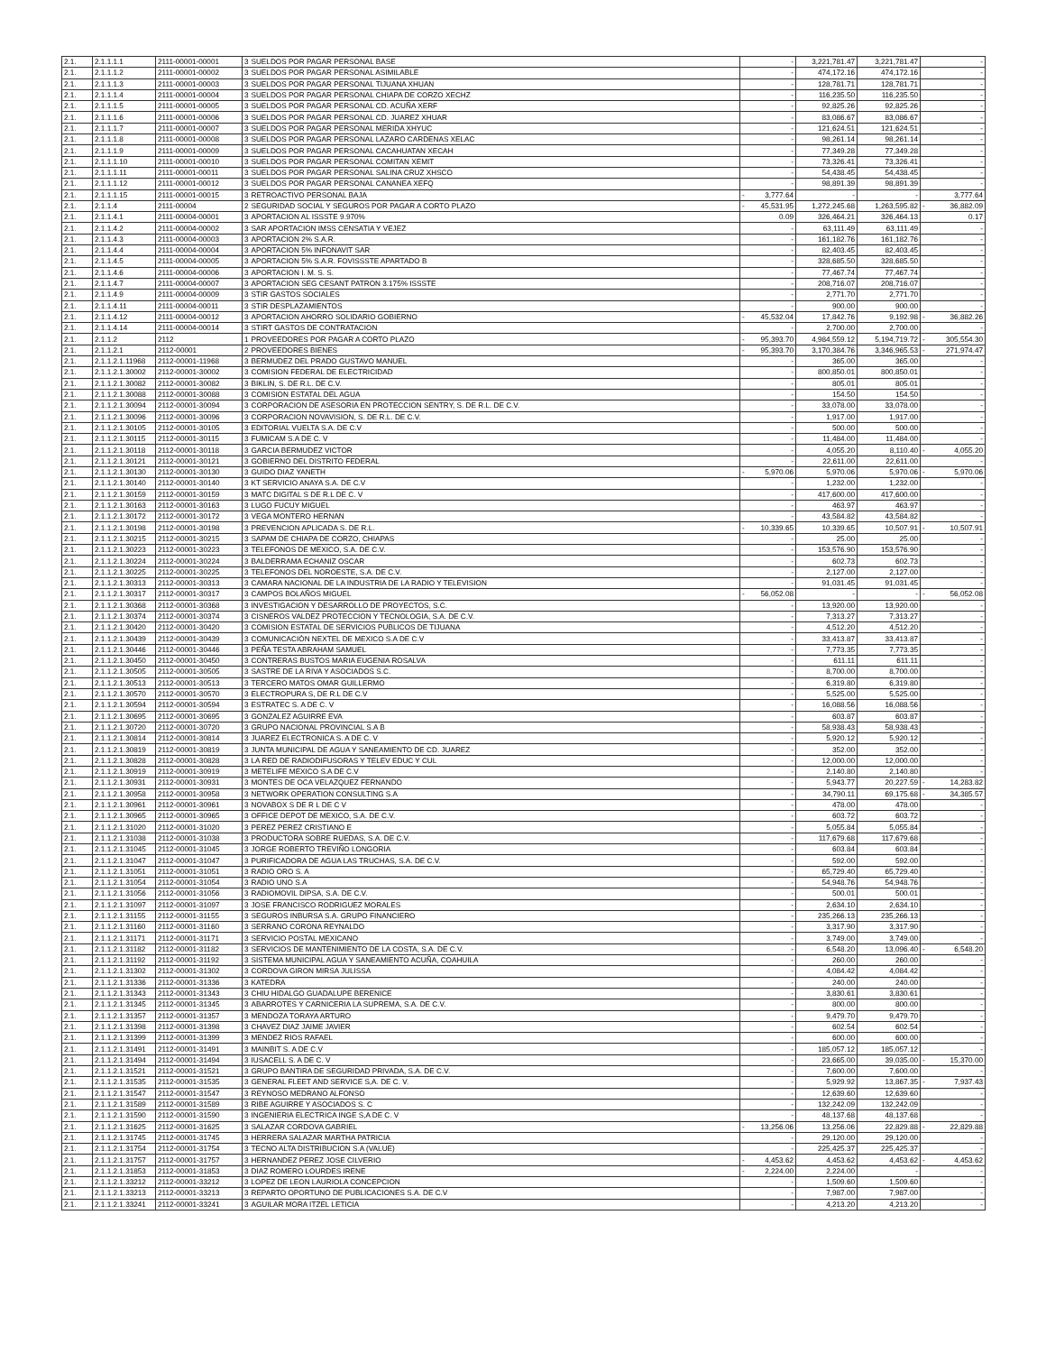| 2.1. | 2.1.1.1.1 | 2111-00001-00001 | 3 | SUELDOS POR PAGAR PERSONAL BASE | - | 3,221,781.47 | 3,221,781.47 | - |
| 2.1. | 2.1.1.1.2 | 2111-00001-00002 | 3 | SUELDOS POR PAGAR PERSONAL ASIMILABLE | - | 474,172.16 | 474,172.16 | - |
| 2.1. | 2.1.1.1.3 | 2111-00001-00003 | 3 | SUELDOS POR PAGAR PERSONAL TIJUANA XHUAN | - | 128,781.71 | 128,781.71 | - |
| 2.1. | 2.1.1.1.4 | 2111-00001-00004 | 3 | SUELDOS POR PAGAR PERSONAL CHIAPA DE CORZO XECHZ | - | 116,235.50 | 116,235.50 | - |
| 2.1. | 2.1.1.1.5 | 2111-00001-00005 | 3 | SUELDOS POR PAGAR PERSONAL CD. ACUÑA XERF | - | 92,825.26 | 92,825.26 | - |
| 2.1. | 2.1.1.1.6 | 2111-00001-00006 | 3 | SUELDOS POR PAGAR PERSONAL CD. JUAREZ XHUAR | - | 83,086.67 | 83,086.67 | - |
| 2.1. | 2.1.1.1.7 | 2111-00001-00007 | 3 | SUELDOS POR PAGAR PERSONAL MERIDA XHYUC | - | 121,624.51 | 121,624.51 | - |
| 2.1. | 2.1.1.1.8 | 2111-00001-00008 | 3 | SUELDOS POR PAGAR PERSONAL LAZARO CARDENAS XELAC | - | 98,261.14 | 98,261.14 | - |
| 2.1. | 2.1.1.1.9 | 2111-00001-00009 | 3 | SUELDOS POR PAGAR PERSONAL CACAHUATAN XECAH | - | 77,349.28 | 77,349.28 | - |
| 2.1. | 2.1.1.1.10 | 2111-00001-00010 | 3 | SUELDOS POR PAGAR PERSONAL COMITAN XEMIT | - | 73,326.41 | 73,326.41 | - |
| 2.1. | 2.1.1.1.11 | 2111-00001-00011 | 3 | SUELDOS POR PAGAR PERSONAL SALINA CRUZ XHSCO | - | 54,438.45 | 54,438.45 | - |
| 2.1. | 2.1.1.1.12 | 2111-00001-00012 | 3 | SUELDOS POR PAGAR PERSONAL CANANEA XEFQ | - | 98,891.39 | 98,891.39 | - |
| 2.1. | 2.1.1.1.15 | 2111-00001-00015 | 3 | RETROACTIVO PERSONAL BAJA | - 3,777.64 | - | - | 3,777.64 |
| 2.1. | 2.1.1.4 | 2111-00004 | 2 | SEGURIDAD SOCIAL Y SEGUROS POR PAGAR A CORTO PLAZO | - 45,531.95 | 1,272,245.68 | 1,263,595.82 | - 36,882.09 |
| 2.1. | 2.1.1.4.1 | 2111-00004-00001 | 3 | APORTACION AL ISSSTE 9.970% | 0.09 | 326,464.21 | 326,464.13 | 0.17 |
| 2.1. | 2.1.1.4.2 | 2111-00004-00002 | 3 | SAR APORTACION IMSS CENSATIA Y VEJEZ | - | 63,111.49 | 63,111.49 | - |
| 2.1. | 2.1.1.4.3 | 2111-00004-00003 | 3 | APORTACION 2% S.A.R. | - | 161,182.76 | 161,182.76 | - |
| 2.1. | 2.1.1.4.4 | 2111-00004-00004 | 3 | APORTACION 5% INFONAVIT SAR | - | 82,403.45 | 82,403.45 | - |
| 2.1. | 2.1.1.4.5 | 2111-00004-00005 | 3 | APORTACION 5% S.A.R. FOVISSSTE APARTADO B | - | 328,685.50 | 328,685.50 | - |
| 2.1. | 2.1.1.4.6 | 2111-00004-00006 | 3 | APORTACION I. M. S. S. | - | 77,467.74 | 77,467.74 | - |
| 2.1. | 2.1.1.4.7 | 2111-00004-00007 | 3 | APORTACION SEG CESANT PATRON 3.175% ISSSTE | - | 208,716.07 | 208,716.07 | - |
| 2.1. | 2.1.1.4.9 | 2111-00004-00009 | 3 | STIR GASTOS SOCIALES | - | 2,771.70 | 2,771.70 | - |
| 2.1. | 2.1.1.4.11 | 2111-00004-00011 | 3 | STIR DESPLAZAMIENTOS | - | 900.00 | 900.00 | - |
| 2.1. | 2.1.1.4.12 | 2111-00004-00012 | 3 | APORTACION AHORRO SOLIDARIO GOBIERNO | - 45,532.04 | 17,842.76 | 9,192.98 | - 36,882.26 |
| 2.1. | 2.1.1.4.14 | 2111-00004-00014 | 3 | STIRT GASTOS DE CONTRATACION | - | 2,700.00 | 2,700.00 | - |
| 2.1. | 2.1.1.2 | 2112 | 1 | PROVEEDORES POR PAGAR A CORTO PLAZO | - 95,393.70 | 4,984,559.12 | 5,194,719.72 | - 305,554.30 |
| 2.1. | 2.1.1.2.1 | 2112-00001 | 2 | PROVEEDORES BIENES | - 95,393.70 | 3,170,384.76 | 3,346,965.53 | - 271,974.47 |
| 2.1. | 2.1.1.2.1.11968 | 2112-00001-11968 | 3 | BERMUDEZ DEL PRADO GUSTAVO MANUEL | - | 365.00 | 365.00 | - |
| 2.1. | 2.1.1.2.1.30002 | 2112-00001-30002 | 3 | COMISION FEDERAL DE ELECTRICIDAD | - | 800,850.01 | 800,850.01 | - |
| 2.1. | 2.1.1.2.1.30082 | 2112-00001-30082 | 3 | BIKLIN, S. DE R.L. DE C.V. | - | 805.01 | 805.01 | - |
| 2.1. | 2.1.1.2.1.30088 | 2112-00001-30088 | 3 | COMISION ESTATAL DEL AGUA | - | 154.50 | 154.50 | - |
| 2.1. | 2.1.1.2.1.30094 | 2112-00001-30094 | 3 | CORPORACION DE ASESORIA EN PROTECCION SENTRY, S. DE R.L. DE C.V. | - | 33,078.00 | 33,078.00 | - |
| 2.1. | 2.1.1.2.1.30096 | 2112-00001-30096 | 3 | CORPORACION NOVAVISION, S. DE R.L. DE C.V. | - | 1,917.00 | 1,917.00 | - |
| 2.1. | 2.1.1.2.1.30105 | 2112-00001-30105 | 3 | EDITORIAL VUELTA S.A. DE C.V | - | 500.00 | 500.00 | - |
| 2.1. | 2.1.1.2.1.30115 | 2112-00001-30115 | 3 | FUMICAM S.A DE C. V | - | 11,484.00 | 11,484.00 | - |
| 2.1. | 2.1.1.2.1.30118 | 2112-00001-30118 | 3 | GARCIA BERMUDEZ VICTOR | - | 4,055.20 | 8,110.40 | - 4,055.20 |
| 2.1. | 2.1.1.2.1.30121 | 2112-00001-30121 | 3 | GOBIERNO DEL DISTRITO FEDERAL | - | 22,611.00 | 22,611.00 | - |
| 2.1. | 2.1.1.2.1.30130 | 2112-00001-30130 | 3 | GUIDO DIAZ YANETH | - 5,970.06 | 5,970.06 | 5,970.06 | - 5,970.06 |
| 2.1. | 2.1.1.2.1.30140 | 2112-00001-30140 | 3 | KT SERVICIO ANAYA S.A. DE C.V | - | 1,232.00 | 1,232.00 | - |
| 2.1. | 2.1.1.2.1.30159 | 2112-00001-30159 | 3 | MATC DIGITAL S DE R.L DE C. V | - | 417,600.00 | 417,600.00 | - |
| 2.1. | 2.1.1.2.1.30163 | 2112-00001-30163 | 3 | LUGO FUCUY MIGUEL | - | 463.97 | 463.97 | - |
| 2.1. | 2.1.1.2.1.30172 | 2112-00001-30172 | 3 | VEGA MONTERO HERNAN | - | 43,584.82 | 43,584.82 | - |
| 2.1. | 2.1.1.2.1.30198 | 2112-00001-30198 | 3 | PREVENCION APLICADA S. DE R.L. | - 10,339.65 | 10,339.65 | 10,507.91 | - 10,507.91 |
| 2.1. | 2.1.1.2.1.30215 | 2112-00001-30215 | 3 | SAPAM DE CHIAPA DE CORZO, CHIAPAS | - | 25.00 | 25.00 | - |
| 2.1. | 2.1.1.2.1.30223 | 2112-00001-30223 | 3 | TELEFONOS DE MEXICO, S.A. DE C.V. | - | 153,576.90 | 153,576.90 | - |
| 2.1. | 2.1.1.2.1.30224 | 2112-00001-30224 | 3 | BALDERRAMA ECHANIZ OSCAR | - | 602.73 | 602.73 | - |
| 2.1. | 2.1.1.2.1.30225 | 2112-00001-30225 | 3 | TELEFONOS DEL NOROESTE, S.A. DE C.V. | - | 2,127.00 | 2,127.00 | - |
| 2.1. | 2.1.1.2.1.30313 | 2112-00001-30313 | 3 | CAMARA NACIONAL DE LA INDUSTRIA DE LA RADIO Y TELEVISION | - | 91,031.45 | 91,031.45 | - |
| 2.1. | 2.1.1.2.1.30317 | 2112-00001-30317 | 3 | CAMPOS BOLAÑOS MIGUEL | - 56,052.08 | - | - | - 56,052.08 |
| 2.1. | 2.1.1.2.1.30368 | 2112-00001-30368 | 3 | INVESTIGACION Y DESARROLLO DE PROYECTOS, S.C. | - | 13,920.00 | 13,920.00 | - |
| 2.1. | 2.1.1.2.1.30374 | 2112-00001-30374 | 3 | CISNEROS VALDEZ PROTECCION Y TECNOLOGIA, S.A. DE C.V. | - | 7,313.27 | 7,313.27 | - |
| 2.1. | 2.1.1.2.1.30420 | 2112-00001-30420 | 3 | COMISION ESTATAL DE SERVICIOS PUBLICOS DE TIJUANA | - | 4,512.20 | 4,512.20 | - |
| 2.1. | 2.1.1.2.1.30439 | 2112-00001-30439 | 3 | COMUNICACIÓN NEXTEL DE MEXICO S.A DE C.V | - | 33,413.87 | 33,413.87 | - |
| 2.1. | 2.1.1.2.1.30446 | 2112-00001-30446 | 3 | PEÑA TESTA ABRAHAM SAMUEL | - | 7,773.35 | 7,773.35 | - |
| 2.1. | 2.1.1.2.1.30450 | 2112-00001-30450 | 3 | CONTRERAS BUSTOS MARIA EUGENIA ROSALVA | - | 611.11 | 611.11 | - |
| 2.1. | 2.1.1.2.1.30505 | 2112-00001-30505 | 3 | SASTRE DE LA RIVA Y ASOCIADOS S.C. | - | 8,700.00 | 8,700.00 | - |
| 2.1. | 2.1.1.2.1.30513 | 2112-00001-30513 | 3 | TERCERO MATOS OMAR GUILLERMO | - | 6,319.80 | 6,319.80 | - |
| 2.1. | 2.1.1.2.1.30570 | 2112-00001-30570 | 3 | ELECTROPURA S, DE R.L DE C.V | - | 5,525.00 | 5,525.00 | - |
| 2.1. | 2.1.1.2.1.30594 | 2112-00001-30594 | 3 | ESTRATEC S. A DE C. V | - | 16,088.56 | 16,088.56 | - |
| 2.1. | 2.1.1.2.1.30695 | 2112-00001-30695 | 3 | GONZALEZ AGUIRRE EVA | - | 603.87 | 603.87 | - |
| 2.1. | 2.1.1.2.1.30720 | 2112-00001-30720 | 3 | GRUPO NACIONAL PROVINCIAL S.A B | - | 58,938.43 | 58,938.43 | - |
| 2.1. | 2.1.1.2.1.30814 | 2112-00001-30814 | 3 | JUAREZ ELECTRONICA S. A DE C. V | - | 5,920.12 | 5,920.12 | - |
| 2.1. | 2.1.1.2.1.30819 | 2112-00001-30819 | 3 | JUNTA MUNICIPAL DE AGUA Y SANEAMIENTO DE CD. JUAREZ | - | 352.00 | 352.00 | - |
| 2.1. | 2.1.1.2.1.30828 | 2112-00001-30828 | 3 | LA RED DE RADIODIFUSORAS Y TELEV EDUC Y CUL | - | 12,000.00 | 12,000.00 | - |
| 2.1. | 2.1.1.2.1.30919 | 2112-00001-30919 | 3 | METELIFE MEXICO S.A DE C.V | - | 2,140.80 | 2,140.80 | - |
| 2.1. | 2.1.1.2.1.30931 | 2112-00001-30931 | 3 | MONTES DE OCA VELAZQUEZ FERNANDO | - | 5,943.77 | 20,227.59 | - 14,283.82 |
| 2.1. | 2.1.1.2.1.30958 | 2112-00001-30958 | 3 | NETWORK OPERATION CONSULTING S.A | - | 34,790.11 | 69,175.68 | - 34,385.57 |
| 2.1. | 2.1.1.2.1.30961 | 2112-00001-30961 | 3 | NOVABOX S DE R L DE C V | - | 478.00 | 478.00 | - |
| 2.1. | 2.1.1.2.1.30965 | 2112-00001-30965 | 3 | OFFICE DEPOT DE MEXICO, S.A. DE C.V. | - | 603.72 | 603.72 | - |
| 2.1. | 2.1.1.2.1.31020 | 2112-00001-31020 | 3 | PEREZ PEREZ CRISTIANO E | - | 5,055.84 | 5,055.84 | - |
| 2.1. | 2.1.1.2.1.31038 | 2112-00001-31038 | 3 | PRODUCTORA SOBRE RUEDAS, S.A. DE C.V. | - | 117,679.68 | 117,679.68 | - |
| 2.1. | 2.1.1.2.1.31045 | 2112-00001-31045 | 3 | JORGE ROBERTO TREVIÑO LONGORIA | - | 603.84 | 603.84 | - |
| 2.1. | 2.1.1.2.1.31047 | 2112-00001-31047 | 3 | PURIFICADORA DE AGUA LAS TRUCHAS, S.A. DE C.V. | - | 592.00 | 592.00 | - |
| 2.1. | 2.1.1.2.1.31051 | 2112-00001-31051 | 3 | RADIO ORO S. A | - | 65,729.40 | 65,729.40 | - |
| 2.1. | 2.1.1.2.1.31054 | 2112-00001-31054 | 3 | RADIO UNO S.A | - | 54,948.76 | 54,948.76 | - |
| 2.1. | 2.1.1.2.1.31056 | 2112-00001-31056 | 3 | RADIOMOVIL DIPSA, S.A. DE C.V. | - | 500.01 | 500.01 | - |
| 2.1. | 2.1.1.2.1.31097 | 2112-00001-31097 | 3 | JOSE FRANCISCO RODRIGUEZ MORALES | - | 2,634.10 | 2,634.10 | - |
| 2.1. | 2.1.1.2.1.31155 | 2112-00001-31155 | 3 | SEGUROS INBURSA S.A. GRUPO FINANCIERO | - | 235,266.13 | 235,266.13 | - |
| 2.1. | 2.1.1.2.1.31160 | 2112-00001-31160 | 3 | SERRANO CORONA REYNALDO | - | 3,317.90 | 3,317.90 | - |
| 2.1. | 2.1.1.2.1.31171 | 2112-00001-31171 | 3 | SERVICIO POSTAL MEXICANO | - | 3,749.00 | 3,749.00 | - |
| 2.1. | 2.1.1.2.1.31182 | 2112-00001-31182 | 3 | SERVICIOS DE MANTENIMIENTO DE LA COSTA, S.A. DE C.V. | - | 6,548.20 | 13,096.40 | - 6,548.20 |
| 2.1. | 2.1.1.2.1.31192 | 2112-00001-31192 | 3 | SISTEMA MUNICIPAL AGUA Y SANEAMIENTO ACUÑA, COAHUILA | - | 260.00 | 260.00 | - |
| 2.1. | 2.1.1.2.1.31302 | 2112-00001-31302 | 3 | CORDOVA GIRON MIRSA JULISSA | - | 4,084.42 | 4,084.42 | - |
| 2.1. | 2.1.1.2.1.31336 | 2112-00001-31336 | 3 | KATEDRA | - | 240.00 | 240.00 | - |
| 2.1. | 2.1.1.2.1.31343 | 2112-00001-31343 | 3 | CHIU HIDALGO GUADALUPE BERENICE | - | 3,830.61 | 3,830.61 | - |
| 2.1. | 2.1.1.2.1.31345 | 2112-00001-31345 | 3 | ABARROTES Y CARNICERIA LA SUPREMA, S.A. DE C.V. | - | 800.00 | 800.00 | - |
| 2.1. | 2.1.1.2.1.31357 | 2112-00001-31357 | 3 | MENDOZA TORAYA ARTURO | - | 9,479.70 | 9,479.70 | - |
| 2.1. | 2.1.1.2.1.31398 | 2112-00001-31398 | 3 | CHAVEZ DIAZ JAIME JAVIER | - | 602.54 | 602.54 | - |
| 2.1. | 2.1.1.2.1.31399 | 2112-00001-31399 | 3 | MENDEZ RIOS RAFAEL | - | 600.00 | 600.00 | - |
| 2.1. | 2.1.1.2.1.31491 | 2112-00001-31491 | 3 | MAINBIT S. A DE C.V | - | 185,057.12 | 185,057.12 | - |
| 2.1. | 2.1.1.2.1.31494 | 2112-00001-31494 | 3 | IUSACELL S. A DE C. V | - | 23,665.00 | 39,035.00 | - 15,370.00 |
| 2.1. | 2.1.1.2.1.31521 | 2112-00001-31521 | 3 | GRUPO BANTIRA DE SEGURIDAD PRIVADA, S.A. DE C.V. | - | 7,600.00 | 7,600.00 | - |
| 2.1. | 2.1.1.2.1.31535 | 2112-00001-31535 | 3 | GENERAL FLEET AND SERVICE S,A. DE C. V. | - | 5,929.92 | 13,867.35 | - 7,937.43 |
| 2.1. | 2.1.1.2.1.31547 | 2112-00001-31547 | 3 | REYNOSO MEDRANO ALFONSO | - | 12,639.60 | 12,639.60 | - |
| 2.1. | 2.1.1.2.1.31589 | 2112-00001-31589 | 3 | RIBE AGUIRRE Y ASOCIADOS S. C | - | 132,242.09 | 132,242.09 | - |
| 2.1. | 2.1.1.2.1.31590 | 2112-00001-31590 | 3 | INGENIERIA ELECTRICA INGE S,A DE C. V | - | 48,137.68 | 48,137.68 | - |
| 2.1. | 2.1.1.2.1.31625 | 2112-00001-31625 | 3 | SALAZAR CORDOVA GABRIEL | - 13,256.06 | 13,256.06 | 22,829.88 | - 22,829.88 |
| 2.1. | 2.1.1.2.1.31745 | 2112-00001-31745 | 3 | HERRERA SALAZAR MARTHA PATRICIA | - | 29,120.00 | 29,120.00 | - |
| 2.1. | 2.1.1.2.1.31754 | 2112-00001-31754 | 3 | TECNO ALTA DISTRIBUCION S.A (VALUE) | - | 225,425.37 | 225,425.37 | - |
| 2.1. | 2.1.1.2.1.31757 | 2112-00001-31757 | 3 | HERNANDEZ PEREZ JOSE CILVERIO | - 4,453.62 | 4,453.62 | 4,453.62 | - 4,453.62 |
| 2.1. | 2.1.1.2.1.31853 | 2112-00001-31853 | 3 | DIAZ ROMERO LOURDES IRENE | - 2,224.00 | 2,224.00 | - | - |
| 2.1. | 2.1.1.2.1.33212 | 2112-00001-33212 | 3 | LOPEZ DE LEON LAURIOLA CONCEPCION | - | 1,509.60 | 1,509.60 | - |
| 2.1. | 2.1.1.2.1.33213 | 2112-00001-33213 | 3 | REPARTO OPORTUNO DE PUBLICACIONES S.A. DE C.V | - | 7,987.00 | 7,987.00 | - |
| 2.1. | 2.1.1.2.1.33241 | 2112-00001-33241 | 3 | AGUILAR MORA ITZEL LETICIA | - | 4,213.20 | 4,213.20 | - |